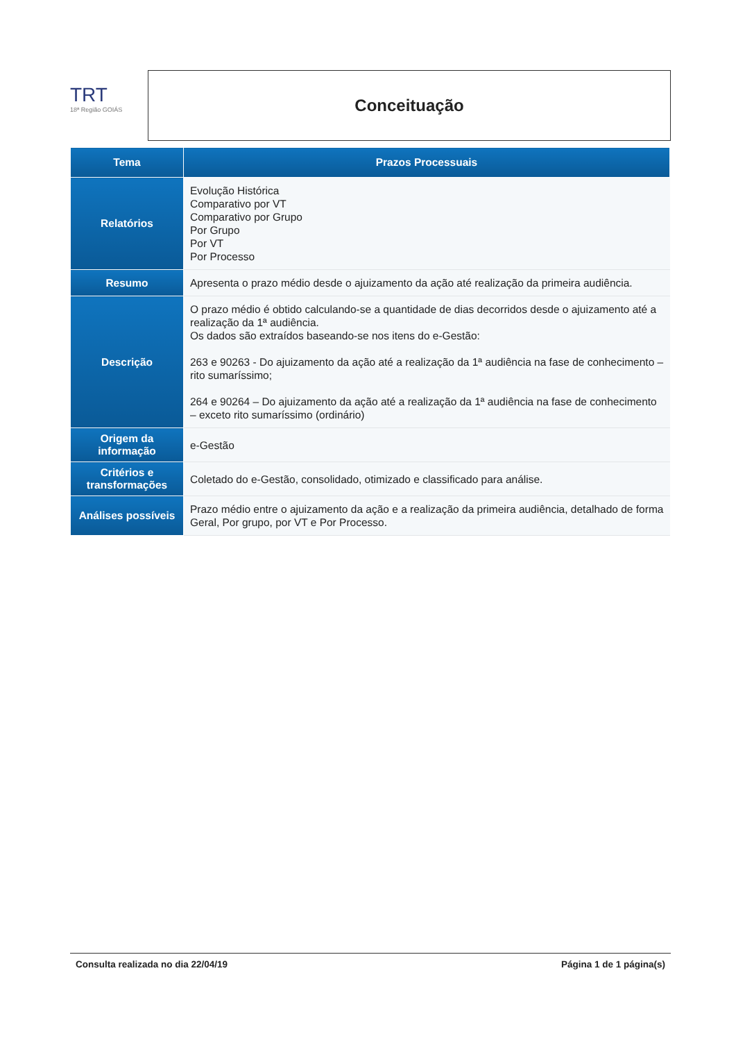TRT
18ª Região GOIÁS
Conceituação
| Tema | Prazos Processuais |
| --- | --- |
| Relatórios | Evolução Histórica Comparativo por VT Comparativo por Grupo Por Grupo Por VT Por Processo |
| Resumo | Apresenta o prazo médio desde o ajuizamento da ação até realização da primeira audiência. |
| Descrição | O prazo médio é obtido calculando-se a quantidade de dias decorridos desde o ajuizamento até a realização da 1ª audiência. Os dados são extraídos baseando-se nos itens do e-Gestão: 263 e 90263 - Do ajuizamento da ação até a realização da 1ª audiência na fase de conhecimento – rito sumaríssimo; 264 e 90264 – Do ajuizamento da ação até a realização da 1ª audiência na fase de conhecimento – exceto rito sumaríssimo (ordinário) |
| Origem da informação | e-Gestão |
| Critérios e transformações | Coletado do e-Gestão, consolidado, otimizado e classificado para análise. |
| Análises possíveis | Prazo médio entre o ajuizamento da ação e a realização da primeira audiência, detalhado de forma Geral, Por grupo, por VT e Por Processo. |
Consulta realizada no dia 22/04/19 Página 1 de 1 página(s)